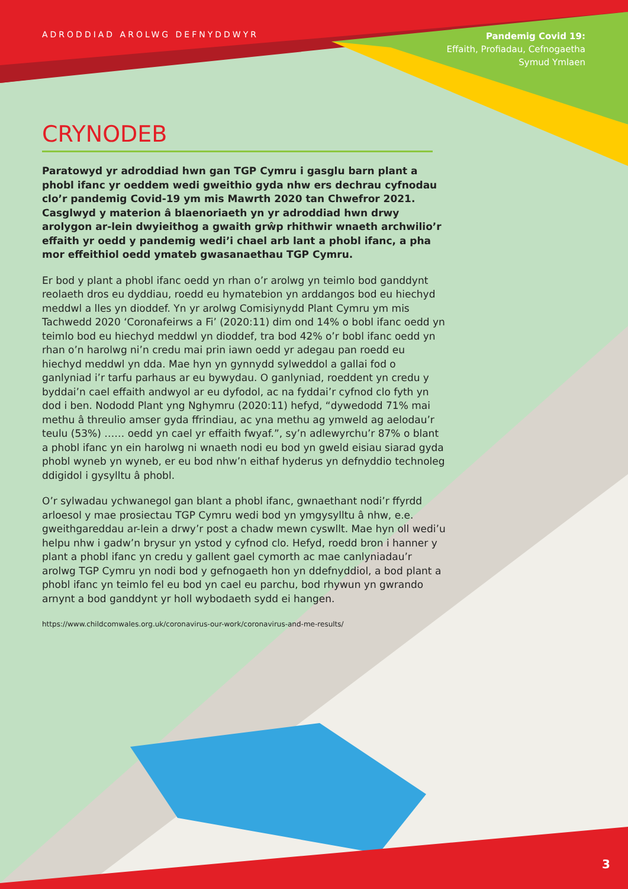ADRODDIAD AROLWG DEFNYDDWYR
Pandemig Covid 19:
Effaith, Profiadau, Cefnogaetha
Symud Ymlaen
CRYNODEB
Paratowyd yr adroddiad hwn gan TGP Cymru i gasglu barn plant a phobl ifanc yr oeddem wedi gweithio gyda nhw ers dechrau cyfnodau clo’r pandemig Covid-19 ym mis Mawrth 2020 tan Chwefror 2021. Casglwyd y materion â blaenoriaeth yn yr adroddiad hwn drwy arolygon ar-lein dwyieithog a gwaith grŵp rhithwir wnaeth archwilio’r effaith yr oedd y pandemig wedi’i chael arb lant a phobl ifanc, a pha mor effeithiol oedd ymateb gwasanaethau TGP Cymru.
Er bod y plant a phobl ifanc oedd yn rhan o’r arolwg yn teimlo bod ganddynt reolaeth dros eu dyddiau, roedd eu hymatebion yn arddangos bod eu hiechyd meddwl a lles yn dioddef. Yn yr arolwg Comisiynydd Plant Cymru ym mis Tachwedd 2020 ‘Coronafeirws a Fi’ (2020:11) dim ond 14% o bobl ifanc oedd yn teimlo bod eu hiechyd meddwl yn dioddef, tra bod 42% o’r bobl ifanc oedd yn rhan o’n harolwg ni’n credu mai prin iawn oedd yr adegau pan roedd eu hiechyd meddwl yn dda. Mae hyn yn gynnydd sylweddol a gallai fod o ganlyniad i’r tarfu parhaus ar eu bywydau. O ganlyniad, roeddent yn credu y byddai’n cael effaith andwyol ar eu dyfodol, ac na fyddai’r cyfnod clo fyth yn dod i ben. Nododd Plant yng Nghymru (2020:11) hefyd, “dywedodd 71% mai methu â threulio amser gyda ffrindiau, ac yna methu ag ymweld ag aelodau’r teulu (53%) …… oedd yn cael yr effaith fwyaf.”, sy’n adlewyrchu’r 87% o blant a phobl ifanc yn ein harolwg ni wnaeth nodi eu bod yn gweld eisiau siarad gyda phobl wyneb yn wyneb, er eu bod nhw’n eithaf hyderus yn defnyddio technoleg ddigidol i gysylltu â phobl.
O’r sylwadau ychwanegol gan blant a phobl ifanc, gwnaethant nodi’r ffyrdd arloesol y mae prosiectau TGP Cymru wedi bod yn ymgysylltu â nhw, e.e. gweithgareddau ar-lein a drwy’r post a chadw mewn cyswllt. Mae hyn oll wedi’u helpu nhw i gadw’n brysur yn ystod y cyfnod clo. Hefyd, roedd bron i hanner y plant a phobl ifanc yn credu y gallent gael cymorth ac mae canlyniadau’r arolwg TGP Cymru yn nodi bod y gefnogaeth hon yn ddefnyddiol, a bod plant a phobl ifanc yn teimlo fel eu bod yn cael eu parchu, bod rhywun yn gwrando arnynt a bod ganddynt yr holl wybodaeth sydd ei hangen.
https://www.childcomwales.org.uk/coronavirus-our-work/coronavirus-and-me-results/
3